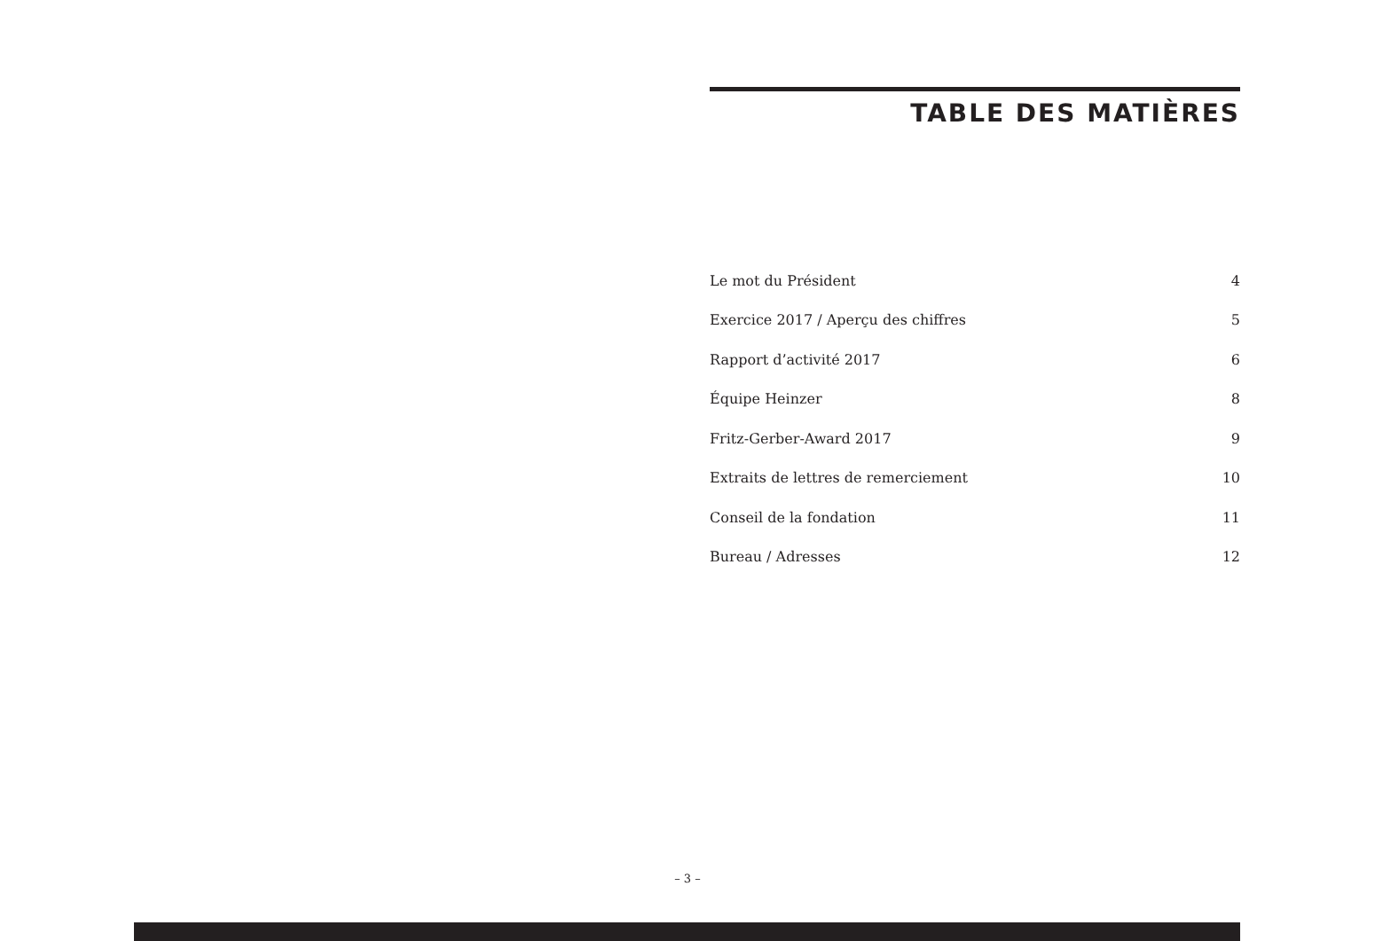TABLE DES MATIÈRES
| Le mot du Président | 4 |
| Exercice 2017 / Aperçu des chiffres | 5 |
| Rapport d’activité 2017 | 6 |
| Équipe Heinzer | 8 |
| Fritz-Gerber-Award 2017 | 9 |
| Extraits de lettres de remerciement | 10 |
| Conseil de la fondation | 11 |
| Bureau / Adresses | 12 |
– 3 –